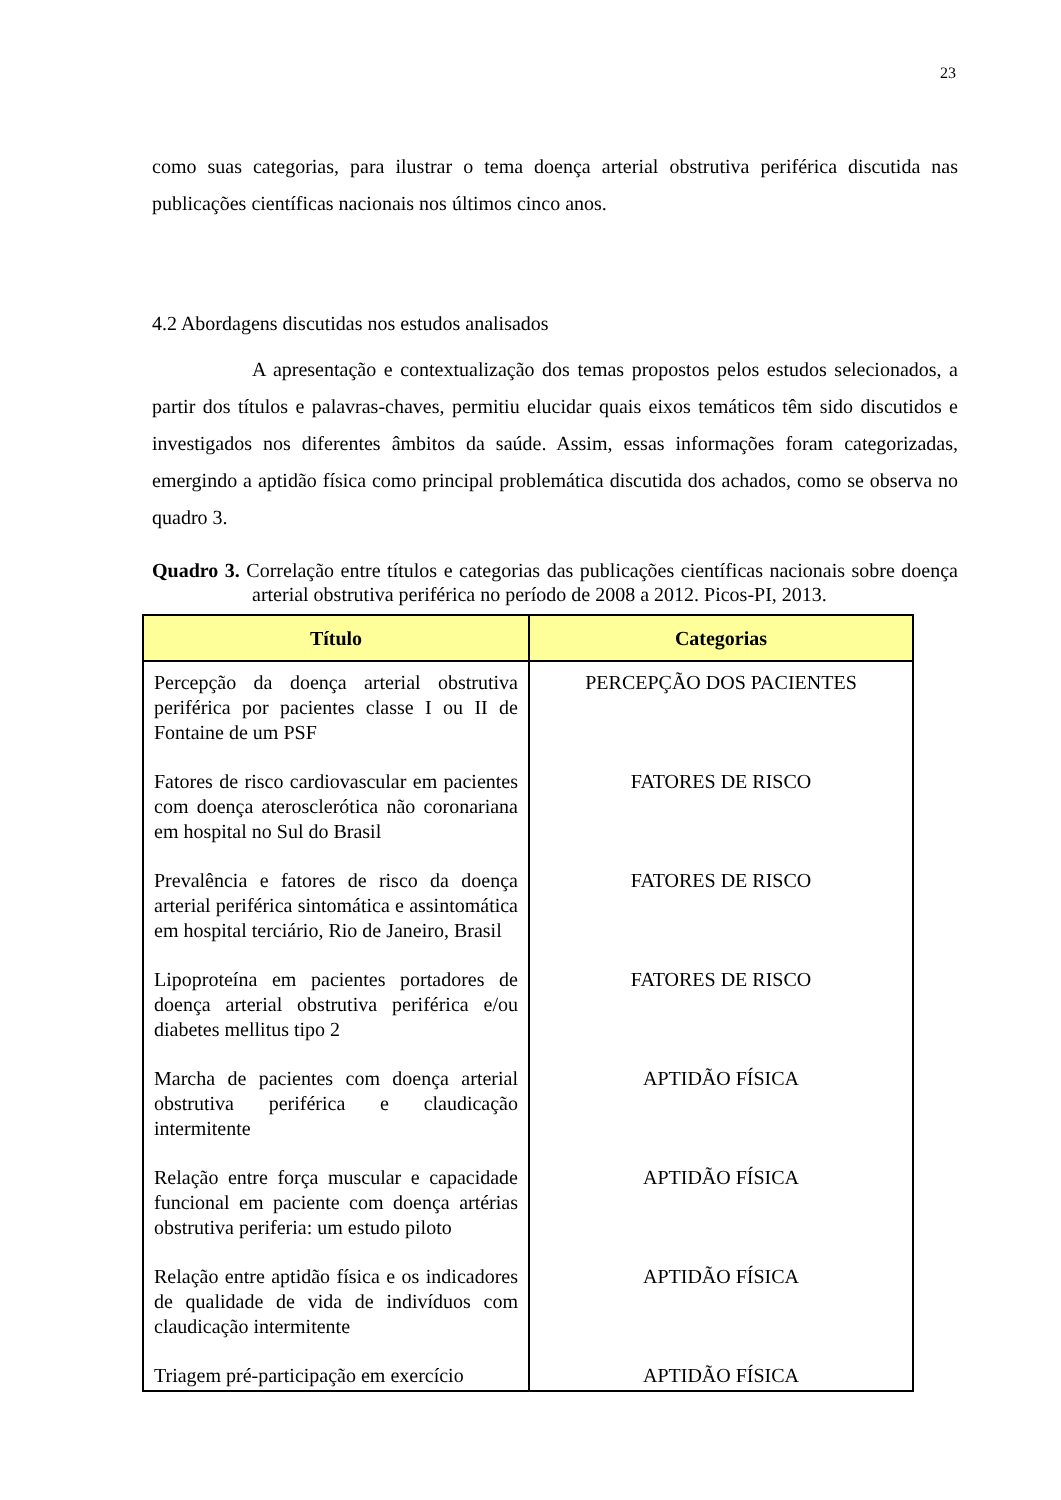23
como suas categorias, para ilustrar o tema doença arterial obstrutiva periférica discutida nas publicações científicas nacionais nos últimos cinco anos.
4.2 Abordagens discutidas nos estudos analisados
A apresentação e contextualização dos temas propostos pelos estudos selecionados, a partir dos títulos e palavras-chaves, permitiu elucidar quais eixos temáticos têm sido discutidos e investigados nos diferentes âmbitos da saúde. Assim, essas informações foram categorizadas, emergindo a aptidão física como principal problemática discutida dos achados, como se observa no quadro 3.
Quadro 3. Correlação entre títulos e categorias das publicações científicas nacionais sobre doença arterial obstrutiva periférica no período de 2008 a 2012. Picos-PI, 2013.
| Título | Categorias |
| --- | --- |
| Percepção da doença arterial obstrutiva periférica por pacientes classe I ou II de Fontaine de um PSF | PERCEPÇÃO DOS PACIENTES |
| Fatores de risco cardiovascular em pacientes com doença aterosclerótica não coronariana em hospital no Sul do Brasil | FATORES DE RISCO |
| Prevalência e fatores de risco da doença arterial periférica sintomática e assintomática em hospital terciário, Rio de Janeiro, Brasil | FATORES DE RISCO |
| Lipoproteína em pacientes portadores de doença arterial obstrutiva periférica e/ou diabetes mellitus tipo 2 | FATORES DE RISCO |
| Marcha de pacientes com doença arterial obstrutiva periférica e claudicação intermitente | APTIDÃO FÍSICA |
| Relação entre força muscular e capacidade funcional em paciente com doença artérias obstrutiva periferia: um estudo piloto | APTIDÃO FÍSICA |
| Relação entre aptidão física e os indicadores de qualidade de vida de indivíduos com claudicação intermitente | APTIDÃO FÍSICA |
| Triagem pré-participação em exercício | APTIDÃO FÍSICA |